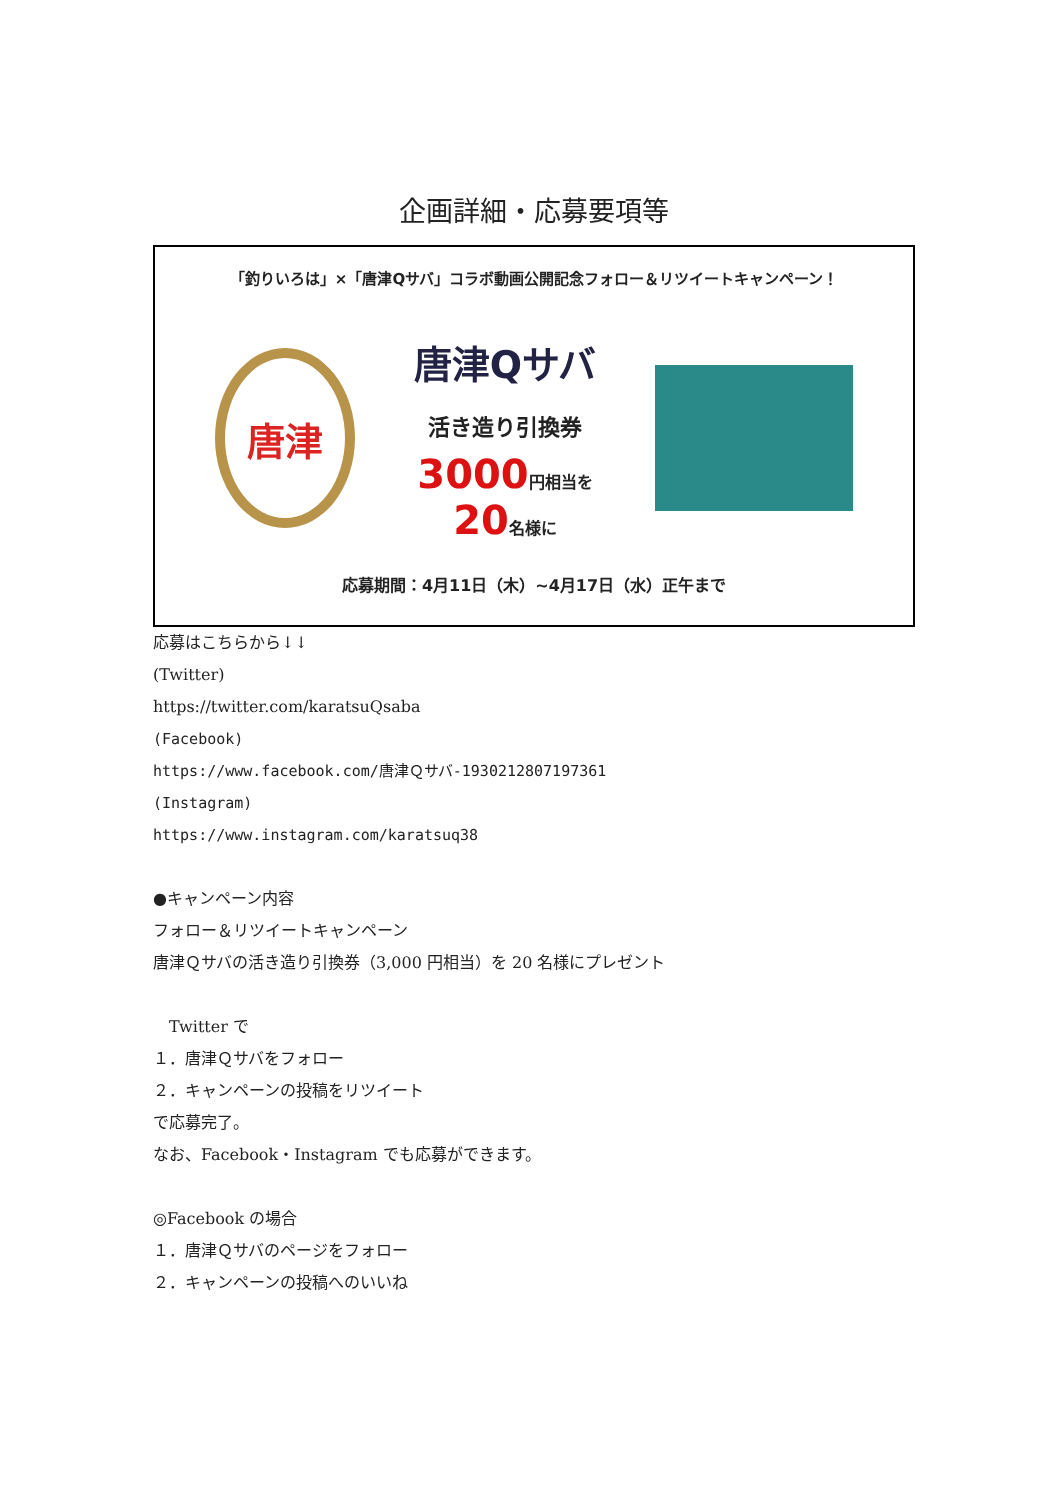企画詳細・応募要項等
「釣りいろは」×「唐津Qサバ」コラボ動画公開記念フォロー＆リツイートキャンペーン！
唐津
唐津Qサバ
活き造り引換券
3000円相当を
20名様に
応募期間：4月11日（木）~4月17日（水）正午まで
応募はこちらから↓↓
(Twitter)
https://twitter.com/karatsuQsaba
(Facebook)
https://www.facebook.com/唐津Ｑサバ-1930212807197361
(Instagram)
https://www.instagram.com/karatsuq38
●キャンペーン内容
フォロー＆リツイートキャンペーン
唐津Ｑサバの活き造り引換券（3,000 円相当）を 20 名様にプレゼント
　Twitter で
１．唐津Ｑサバをフォロー
２．キャンペーンの投稿をリツイート
で応募完了。
なお、Facebook・Instagram でも応募ができます。
◎Facebook の場合
１．唐津Ｑサバのページをフォロー
２．キャンペーンの投稿へのいいね